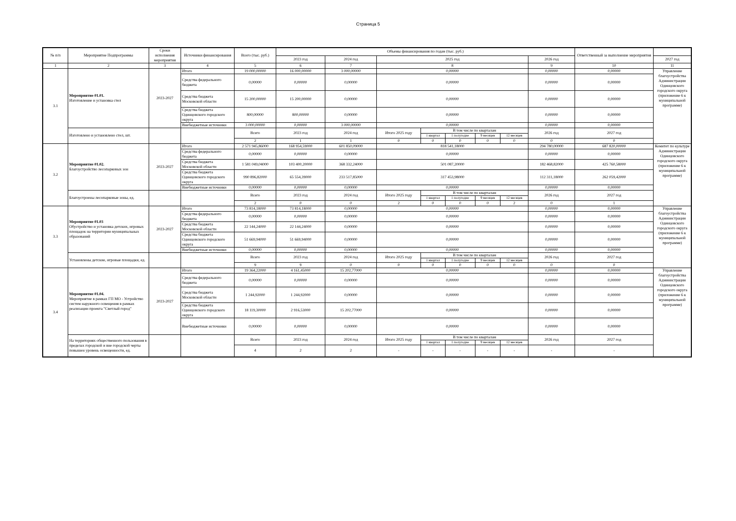Страница 5
| № п/п | Мероприятие Подпрограммы | Сроки исполнения мероприятия | Источники финансирования | Всего (тыс. руб.) | Объемы финансирования по годам (тыс. руб.) | | | | | | | | Ответственный за выполнение мероприятия | |
| --- | --- | --- | --- | --- | --- | --- | --- | --- | --- | --- | --- | --- | --- | --- |
| | | | | | 2023 год | 2024 год | 2025 год | | | | | 2026 год | | 2027 год |
| 1 | 2 | 3 | 4 | 5 | 6 | 7 | 8 | | | | | 9 | 10 | 11 |
| 3.1 | Мероприятие 01.01. Изготовление и установка стел | 2023-2027 | Итого | 19 000,00000 | 16 000,00000 | 3 000,00000 | 0,00000 | | | | | 0,00000 | 0,00000 | Управление благоустройства Администрации Одинцовского городского округа (приложение 6 к муниципальной программе) |
| | | | Средства федерального бюджета | 0,00000 | 0,00000 | 0,00000 | 0,00000 | | | | | 0,00000 | 0,00000 | |
| | | | Средства бюджета Московской области | 15 200,00000 | 15 200,00000 | 0,00000 | 0,00000 | | | | | 0,00000 | 0,00000 | |
| | | | Средства бюджета Одинцовского городского округа | 800,00000 | 800,00000 | 0,00000 | 0,00000 | | | | | 0,00000 | 0,00000 | |
| | | | Внебюджетные источники | 3 000,00000 | 0,00000 | 3 000,00000 | 0,00000 | | | | | 0,00000 | 0,00000 | |
| | Изготовлено и установлено стел, шт. | | | Всего | 2023 год | 2024 год | Итого 2025 году | В том числе по кварталам | | | | 2026 год | 2027 год | |
| | | | | | | | | 1 квартал | 1 полугодие | 9 месяцев | 12 месяцев | | | |
| | | | | 2 | 1 | 1 | 0 | 0 | 0 | 0 | 0 | 0 | 0 | |
| 3.2 | Мероприятие 01.02. Благоустройство лесопарковых зон | 2023-2027 | Итого | 2 571 945,86000 | 168 954,59000 | 601 850,09000 | 818 541,18000 | | | | | 294 780,00000 | 687 820,00000 | Комитет по культуре Администрации Одинцовского городского округа (приложение 6 к муниципальной программе) |
| | | | Средства федерального бюджета | 0,00000 | 0,00000 | 0,00000 | 0,00000 | | | | | 0,00000 | 0,00000 | |
| | | | Средства бюджета Московской области | 1 581 049,04000 | 103 400,20000 | 368 332,24000 | 501 087,20000 | | | | | 182 468,82000 | 425 760,58000 | |
| | | | Средства бюджета Одинцовского городского округа | 990 896,82000 | 65 554,39000 | 233 517,85000 | 317 453,98000 | | | | | 112 311,18000 | 262 059,42000 | |
| | | | Внебюджетные источники | 0,00000 | 0,00000 | 0,00000 | 0,00000 | | | | | 0,00000 | 0,00000 | |
| | Благоустроены лесопарковые зоны, ед. | | | Всего | 2023 год | 2024 год | Итого 2025 году | В том числе по кварталам | | | | 2026 год | 2027 год | |
| | | | | | | | | 1 квартал | 1 полугодие | 9 месяцев | 12 месяцев | | | |
| | | | | 2 | 0 | 0 | 2 | 0 | 0 | 0 | 2 | 0 | 1 | |
| 3.3 | Мероприятие 01.03 Обустройство и установка детских, игровых площадок на территории муниципальных образований | 2023-2027 | Итого | 73 814,18000 | 73 814,18000 | 0,00000 | 0,00000 | | | | | 0,00000 | 0,00000 | Управление благоустройства Администрации Одинцовского городского округа (приложение 6 к муниципальной программе) |
| | | | Средства федерального бюджета | 0,00000 | 0,00000 | 0,00000 | 0,00000 | | | | | 0,00000 | 0,00000 | |
| | | | Средства бюджета Московской области | 22 144,24000 | 22 144,24000 | 0,00000 | 0,00000 | | | | | 0,00000 | 0,00000 | |
| | | | Средства бюджета Одинцовского городского округа | 51 669,94000 | 51 669,94000 | 0,00000 | 0,00000 | | | | | 0,00000 | 0,00000 | |
| | | | Внебюджетные источники | 0,00000 | 0,00000 | 0,00000 | 0,00000 | | | | | 0,00000 | 0,00000 | |
| | Установлены детские, игровые площадки, ед. | | | Всего | 2023 год | 2024 год | Итого 2025 году | В том числе по кварталам | | | | 2026 год | 2027 год | |
| | | | | | | | | 1 квартал | 1 полугодие | 9 месяцев | 12 месяцев | | | |
| | | | | 9 | 9 | 0 | 0 | 0 | 0 | 0 | 0 | 0 | 0 | |
| 3.4 | Мероприятие 01.04. Мероприятие в рамках ГП МО - Устройство систем наружного освещения в рамках реализации проекта "Светлый город" | 2023-2027 | Итого | 19 364,22000 | 4 161,45000 | 15 202,77000 | 0,00000 | | | | | 0,00000 | 0,00000 | Управление благоустройства Администрации Одинцовского городского округа (приложение 6 к муниципальной программе) |
| | | | Средства федерального бюджета | 0,00000 | 0,00000 | 0,00000 | 0,00000 | | | | | 0,00000 | 0,00000 | |
| | | | Средства бюджета Московской области | 1 244,92000 | 1 244,92000 | 0,00000 | 0,00000 | | | | | 0,00000 | 0,00000 | |
| | | | Средства бюджета Одинцовского городского округа | 18 119,30000 | 2 916,53000 | 15 202,77000 | 0,00000 | | | | | 0,00000 | 0,00000 | |
| | | | Внебюджетные источники | 0,00000 | 0,00000 | 0,00000 | 0,00000 | | | | | 0,00000 | 0,00000 | |
| | На территориях общественного пользования в пределах городской и вне городской черты повышен уровень освещенности, ед. | | | Всего | 2023 год | 2024 год | Итого 2025 году | В том числе по кварталам | | | | 2026 год | 2027 год | |
| | | | | | | | | 1 квартал | 1 полугодие | 9 месяцев | 12 месяцев | | | |
| | | | | 4 | 2 | 2 | - | - | - | - | - | - | - | |